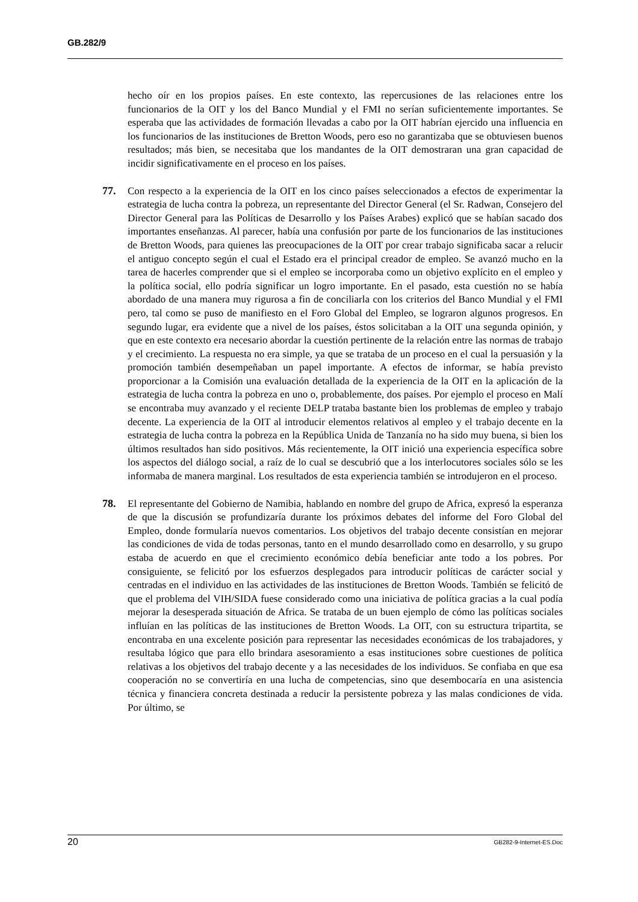GB.282/9
hecho oír en los propios países. En este contexto, las repercusiones de las relaciones entre los funcionarios de la OIT y los del Banco Mundial y el FMI no serían suficientemente importantes. Se esperaba que las actividades de formación llevadas a cabo por la OIT habrían ejercido una influencia en los funcionarios de las instituciones de Bretton Woods, pero eso no garantizaba que se obtuviesen buenos resultados; más bien, se necesitaba que los mandantes de la OIT demostraran una gran capacidad de incidir significativamente en el proceso en los países.
77. Con respecto a la experiencia de la OIT en los cinco países seleccionados a efectos de experimentar la estrategia de lucha contra la pobreza, un representante del Director General (el Sr. Radwan, Consejero del Director General para las Políticas de Desarrollo y los Países Arabes) explicó que se habían sacado dos importantes enseñanzas. Al parecer, había una confusión por parte de los funcionarios de las instituciones de Bretton Woods, para quienes las preocupaciones de la OIT por crear trabajo significaba sacar a relucir el antiguo concepto según el cual el Estado era el principal creador de empleo. Se avanzó mucho en la tarea de hacerles comprender que si el empleo se incorporaba como un objetivo explícito en el empleo y la política social, ello podría significar un logro importante. En el pasado, esta cuestión no se había abordado de una manera muy rigurosa a fin de conciliarla con los criterios del Banco Mundial y el FMI pero, tal como se puso de manifiesto en el Foro Global del Empleo, se lograron algunos progresos. En segundo lugar, era evidente que a nivel de los países, éstos solicitaban a la OIT una segunda opinión, y que en este contexto era necesario abordar la cuestión pertinente de la relación entre las normas de trabajo y el crecimiento. La respuesta no era simple, ya que se trataba de un proceso en el cual la persuasión y la promoción también desempeñaban un papel importante. A efectos de informar, se había previsto proporcionar a la Comisión una evaluación detallada de la experiencia de la OIT en la aplicación de la estrategia de lucha contra la pobreza en uno o, probablemente, dos países. Por ejemplo el proceso en Malí se encontraba muy avanzado y el reciente DELP trataba bastante bien los problemas de empleo y trabajo decente. La experiencia de la OIT al introducir elementos relativos al empleo y el trabajo decente en la estrategia de lucha contra la pobreza en la República Unida de Tanzanía no ha sido muy buena, si bien los últimos resultados han sido positivos. Más recientemente, la OIT inició una experiencia específica sobre los aspectos del diálogo social, a raíz de lo cual se descubrió que a los interlocutores sociales sólo se les informaba de manera marginal. Los resultados de esta experiencia también se introdujeron en el proceso.
78. El representante del Gobierno de Namibia, hablando en nombre del grupo de Africa, expresó la esperanza de que la discusión se profundizaría durante los próximos debates del informe del Foro Global del Empleo, donde formularía nuevos comentarios. Los objetivos del trabajo decente consistían en mejorar las condiciones de vida de todas personas, tanto en el mundo desarrollado como en desarrollo, y su grupo estaba de acuerdo en que el crecimiento económico debía beneficiar ante todo a los pobres. Por consiguiente, se felicitó por los esfuerzos desplegados para introducir políticas de carácter social y centradas en el individuo en las actividades de las instituciones de Bretton Woods. También se felicitó de que el problema del VIH/SIDA fuese considerado como una iniciativa de política gracias a la cual podía mejorar la desesperada situación de Africa. Se trataba de un buen ejemplo de cómo las políticas sociales influían en las políticas de las instituciones de Bretton Woods. La OIT, con su estructura tripartita, se encontraba en una excelente posición para representar las necesidades económicas de los trabajadores, y resultaba lógico que para ello brindara asesoramiento a esas instituciones sobre cuestiones de política relativas a los objetivos del trabajo decente y a las necesidades de los individuos. Se confiaba en que esa cooperación no se convertiría en una lucha de competencias, sino que desembocaría en una asistencia técnica y financiera concreta destinada a reducir la persistente pobreza y las malas condiciones de vida. Por último, se
20 GB282-9-Internet-ES.Doc